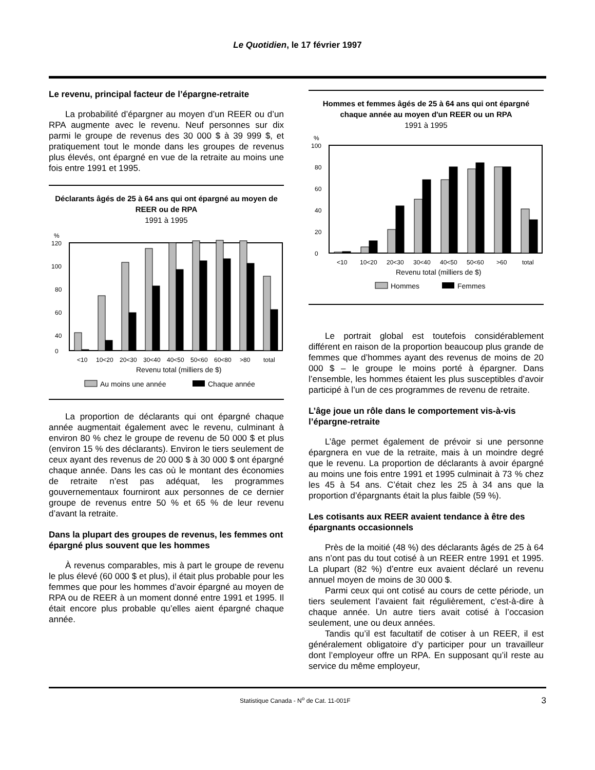Le Quotidien, le 17 février 1997
Le revenu, principal facteur de l’épargne-retraite
La probabilité d’épargner au moyen d’un REER ou d’un RPA augmente avec le revenu. Neuf personnes sur dix parmi le groupe de revenus des 30 000 $ à 39 999 $, et pratiquement tout le monde dans les groupes de revenus plus élevés, ont épargné en vue de la retraite au moins une fois entre 1991 et 1995.
Déclarants âgés de 25 à 64 ans qui ont épargné au moyen de REER ou de RPA
1991 à 1995
%
120
100
80
60
40
0
<10
10<20
20<30
30<40
40<50
50<60
60<80
>80
total
Revenu total (milliers de $)
Au moins une année
Chaque année
La proportion de déclarants qui ont épargné chaque année augmentait également avec le revenu, culminant à environ 80 % chez le groupe de revenu de 50 000 $ et plus (environ 15 % des déclarants). Environ le tiers seulement de ceux ayant des revenus de 20 000 $ à 30 000 $ ont épargné chaque année. Dans les cas où le montant des économies de retraite n’est pas adéquat, les programmes gouvernementaux fourniront aux personnes de ce dernier groupe de revenus entre 50 % et 65 % de leur revenu d’avant la retraite.
Dans la plupart des groupes de revenus, les femmes ont épargné plus souvent que les hommes
À revenus comparables, mis à part le groupe de revenu le plus élevé (60 000 $ et plus), il était plus probable pour les femmes que pour les hommes d’avoir épargné au moyen de RPA ou de REER à un moment donné entre 1991 et 1995. Il était encore plus probable qu’elles aient épargné chaque année.
Hommes et femmes âgés de 25 à 64 ans qui ont épargné chaque année au moyen d'un REER ou un RPA
1991 à 1995
%
100
80
60
40
20
0
<10
10<20
20<30
30<40
40<50
50<60
>60
total
Revenu total (milliers de $)
Hommes
Femmes
Le portrait global est toutefois considérablement différent en raison de la proportion beaucoup plus grande de femmes que d’hommes ayant des revenus de moins de 20 000 $ – le groupe le moins porté à épargner. Dans l’ensemble, les hommes étaient les plus susceptibles d’avoir participé à l’un de ces programmes de revenu de retraite.
L’âge joue un rôle dans le comportement vis-à-vis l’épargne-retraite
L’âge permet également de prévoir si une personne épargnera en vue de la retraite, mais à un moindre degré que le revenu. La proportion de déclarants à avoir épargné au moins une fois entre 1991 et 1995 culminait à 73 % chez les 45 à 54 ans. C’était chez les 25 à 34 ans que la proportion d’épargnants était la plus faible (59 %).
Les cotisants aux REER avaient tendance à être des épargnants occasionnels
Près de la moitié (48 %) des déclarants âgés de 25 à 64 ans n’ont pas du tout cotisé à un REER entre 1991 et 1995. La plupart (82 %) d’entre eux avaient déclaré un revenu annuel moyen de moins de 30 000 $.
Parmi ceux qui ont cotisé au cours de cette période, un tiers seulement l’avaient fait régulièrement, c’est-à-dire à chaque année. Un autre tiers avait cotisé à l’occasion seulement, une ou deux années.
Tandis qu’il est facultatif de cotiser à un REER, il est généralement obligatoire d’y participer pour un travailleur dont l’employeur offre un RPA. En supposant qu’il reste au service du même employeur,
Statistique Canada - N<sup>o</sup> de Cat. 11-001F 3